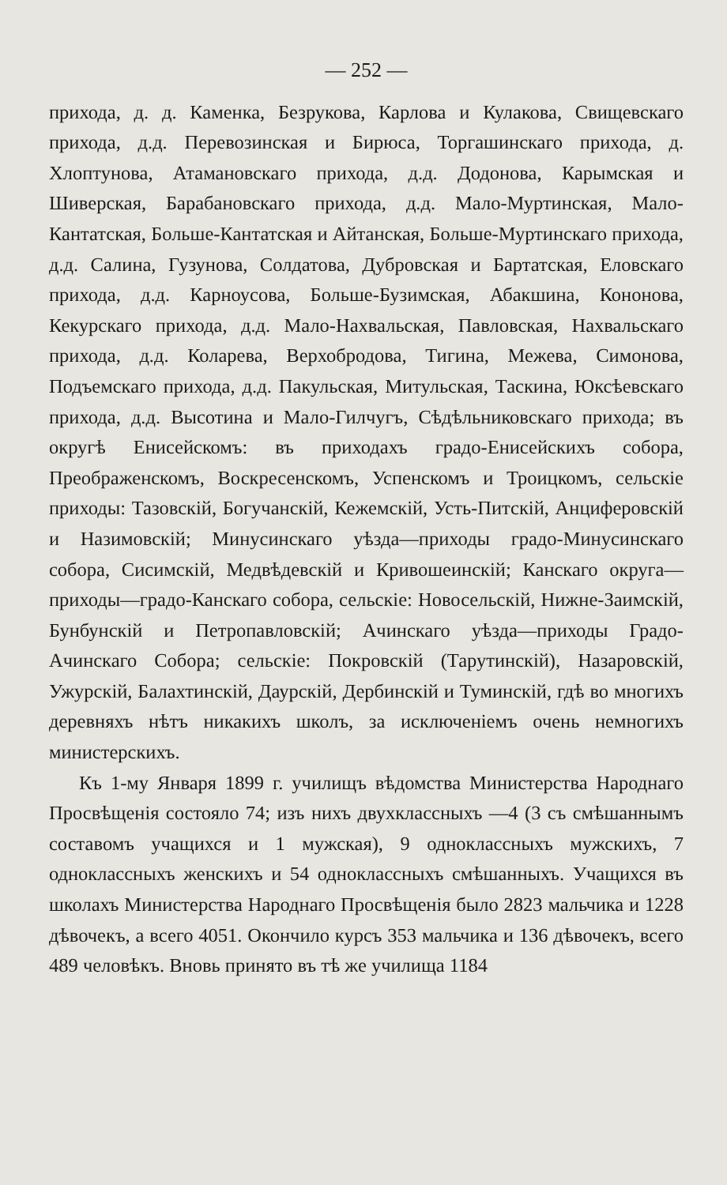— 252 —
прихода, д. д. Каменка, Безрукова, Карлова и Кулакова, Свищевскаго прихода, д.д. Перевозинская и Бирюса, Торгашинскаго прихода, д. Хлоптунова, Атамановскаго прихода, д.д. Додонова, Карымская и Шиверская, Барабановскаго прихода, д.д. Мало-Муртинская, Мало-Кантатская, Больше-Кантатская и Айтанская, Больше-Муртинскаго прихода, д.д. Салина, Гузунова, Солдатова, Дубровская и Бартатская, Еловскаго прихода, д.д. Карноусова, Больше-Бузимская, Абакшина, Кононова, Кекурскаго прихода, д.д. Мало-Нахвальская, Павловская, Нахвальскаго прихода, д.д. Коларева, Верхобродова, Тигина, Межева, Симонова, Подъемскаго прихода, д.д. Пакульская, Митульская, Таскина, Юксѣевскаго прихода, д.д. Высотина и Мало-Гилчугъ, Сѣдѣльниковскаго прихода; въ округѣ Енисейскомъ: въ приходахъ градо-Енисейскихъ собора, Преображенскомъ, Воскресенскомъ, Успенскомъ и Троицкомъ, сельскіе приходы: Тазовскій, Богучанскій, Кежемскій, Усть-Питскій, Анциферовскій и Назимовскій; Минусинскаго уѣзда—приходы градо-Минусинскаго собора, Сисимскій, Медвѣдевскій и Кривошеинскій; Канскаго округа—приходы—градо-Канскаго собора, сельскіе: Новосельскій, Нижне-Заимскій, Бунбунскій и Петропавловскій; Ачинскаго уѣзда—приходы Градо-Ачинскаго Собора; сельскіе: Покровскій (Тарутинскій), Назаровскій, Ужурскій, Балахтинскій, Даурскій, Дербинскій и Туминскій, гдѣ во многихъ деревняхъ нѣтъ никакихъ школъ, за исключеніемъ очень немногихъ министерскихъ.
Къ 1-му Января 1899 г. училищъ вѣдомства Министерства Народнаго Просвѣщенія состояло 74; изъ нихъ двухклассныхъ —4 (3 съ смѣшаннымъ составомъ учащихся и 1 мужская), 9 одноклассныхъ мужскихъ, 7 одноклассныхъ женскихъ и 54 одноклассныхъ смѣшанныхъ. Учащихся въ школахъ Министерства Народнаго Просвѣщенія было 2823 мальчика и 1228 дѣвочекъ, а всего 4051. Окончило курсъ 353 мальчика и 136 дѣвочекъ, всего 489 человѣкъ. Вновь принято въ тѣ же училища 1184